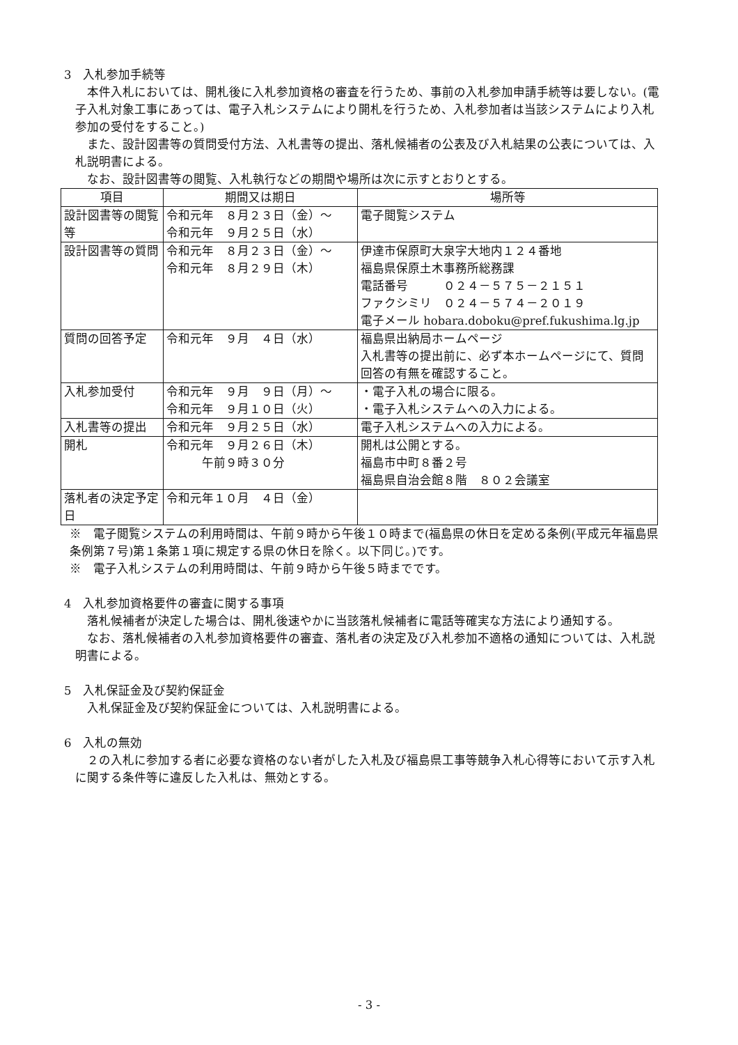3　入札参加手続等
本件入札においては、開札後に入札参加資格の審査を行うため、事前の入札参加申請手続等は要しない。(電子入札対象工事にあっては、電子入札システムにより開札を行うため、入札参加者は当該システムにより入札参加の受付をすること。)
また、設計図書等の質問受付方法、入札書等の提出、落札候補者の公表及び入札結果の公表については、入札説明書による。
なお、設計図書等の閲覧、入札執行などの期間や場所は次に示すとおりとする。
| 項目 | 期間又は期日 | 場所等 |
| --- | --- | --- |
| 設計図書等の閲覧等 | 令和元年 ８月２３日（金）～ 令和元年 ９月２５日（水） | 電子閲覧システム |
| 設計図書等の質問 | 令和元年 ８月２３日（金）～ 令和元年 ８月２９日（木） | 伊達市保原町大泉字大地内１２４番地 福島県保原土木事務所総務課 電話番号 ０２４－５７５－２１５１ ファクシミリ ０２４－５７４－２０１９ 電子メール hobara.doboku@pref.fukushima.lg.jp |
| 質問の回答予定 | 令和元年 ９月 ４日（水） | 福島県出納局ホームページ 入札書等の提出前に、必ず本ホームページにて、質問回答の有無を確認すること。 |
| 入札参加受付 | 令和元年 ９月 ９日（月）～ 令和元年 ９月１０日（火） | ・電子入札の場合に限る。 ・電子入札システムへの入力による。 |
| 入札書等の提出 | 令和元年 ９月２５日（水） | 電子入札システムへの入力による。 |
| 開札 | 令和元年 ９月２６日（木） 午前９時３０分 | 開札は公開とする。 福島市中町８番２号 福島県自治会館８階 ８０２会議室 |
| 落札者の決定予定日 | 令和元年１０月 ４日（金） | |
※　電子閲覧システムの利用時間は、午前９時から午後１０時まで(福島県の休日を定める条例(平成元年福島県条例第７号)第１条第１項に規定する県の休日を除く。以下同じ。)です。
※　電子入札システムの利用時間は、午前９時から午後５時までです。
4　入札参加資格要件の審査に関する事項
落札候補者が決定した場合は、開札後速やかに当該落札候補者に電話等確実な方法により通知する。
なお、落札候補者の入札参加資格要件の審査、落札者の決定及び入札参加不適格の通知については、入札説明書による。
5　入札保証金及び契約保証金
入札保証金及び契約保証金については、入札説明書による。
6　入札の無効
２の入札に参加する者に必要な資格のない者がした入札及び福島県工事等競争入札心得等において示す入札に関する条件等に違反した入札は、無効とする。
- 3 -